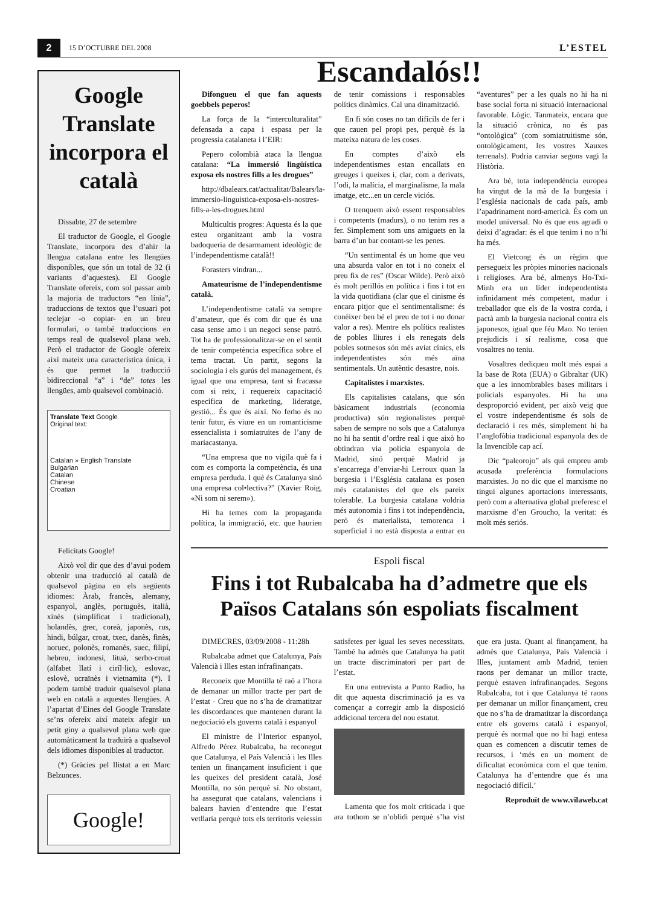2
15 D’OCTUBRE DEL 2008
L’ESTEL
Google Translate incorpora el català
Dissabte, 27 de setembre
El traductor de Google, el Google Translate, incorpora des d’ahir la llengua catalana entre les llengües disponibles, que són un total de 32 (i variants d’aquestes). El Google Translate ofereix, com sol passar amb la majoria de traductors “en línia”, traduccions de textos que l’usuari pot teclejar -o copiar- en un breu formulari, o també traduccions en temps real de qualsevol plana web. Però el traductor de Google ofereix així mateix una característica única, i és que permet la traducció bidireccional “a” i “de” totes les llengües, amb qualsevol combinació.
Translate Text Google
Original text:
Catalan » English Translate
Bulgarian
Catalan
Chinese
Croatian
Felicitats Google!
Això vol dir que des d’avui podem obtenir una traducció al català de qualsevol pàgina en els següents idiomes: Àrab, francès, alemany, espanyol, anglès, portuguès, italià, xinès (simplificat i tradicional), holandès, grec, coreà, japonès, rus, hindi, búlgar, croat, txec, danès, finès, noruec, polonès, romanès, suec, filipí, hebreu, indonesi, lituà, serbo-croat (alfabet llatí i ciríl·lic), eslovac, eslovè, ucraïnès i vietnamita (*). I podem també traduir qualsevol plana web en català a aquestes llengües. A l’apartat d’Eines del Google Translate se’ns ofereix així mateix afegir un petit giny a qualsevol plana web que automàticament la traduirà a qualsevol dels idiomes disponibles al traductor.
(*) Gràcies pel llistat a en Marc Belzunces.
Google!
Escandalós!!
Difongueu el que fan aquests goebbels peperos!
La força de la “interculturalitat” defensada a capa i espasa per la progressia catalaneta i l’EIR:
Pepero colombià ataca la llengua catalana: “La immersió lingüística exposa els nostres fills a les drogues”
http://dbalears.cat/actualitat/Balears/la-immersio-linguistica-exposa-els-nostres-fills-a-les-drogues.html
Multicultis progres: Aquesta és la que esteu organitzant amb la vostra badoqueria de desarmament ideològic de l’independentisme català!!
Forasters vindran...
Amateurisme de l’independentisme català.
L’independentisme català va sempre d’amateur, que és com dir que és una casa sense amo i un negoci sense patró. Tot ha de professionalitzar-se en el sentit de tenir competència específica sobre el tema tractat. Un partit, segons la sociologia i els gurús del management, és igual que una empresa, tant si fracassa com si reïx, i requereix capacitació específica de marketing, lideratge, gestió... És que és així. No ferho és no tenir futur, és viure en un romanticisme essencialista i somiatruites de l’any de mariacastanya.
“Una empresa que no vigila què fa i com es comporta la competència, és una empresa perduda. I què és Catalunya sinó una empresa col•lectiva?” (Xavier Roig, «Ni som ni serem»).
Hi ha temes com la propaganda política, la immigració, etc. que haurien de tenir comissions i responsables polítics dinàmics. Cal una dinamització.
En fi són coses no tan difícils de fer i que cauen pel propi pes, perquè és la mateixa natura de les coses.
En comptes d’això els independentismes estan encallats en greuges i queixes i, clar, com a derivats, l’odi, la malícia, el marginalisme, la mala imatge, etc...en un cercle viciós.
O trenquem això essent responsables i competents (madurs), o no tenim res a fer. Simplement som uns amiguets en la barra d’un bar contant-se les penes.
“Un sentimental és un home que veu una absurda valor en tot i no coneix el preu fix de res” (Oscar Wilde). Però això és molt perillós en política i fins i tot en la vida quotidiana (clar que el cinisme és encara pitjor que el sentimentalisme: és conèixer ben bé el preu de tot i no donar valor a res). Mentre els polítics realistes de pobles lliures i els renegats dels pobles sotmesos són més aviat cínics, els independentistes són més aïna sentimentals. Un autèntic desastre, nois.
Capitalistes i marxistes.
Els capitalistes catalans, que són bàsicament industrials (economia productiva) són regionalistes perquè saben de sempre no sols que a Catalunya no hi ha sentit d’ordre real i que això ho obtindran via policia espanyola de Madrid, sinó perquè Madrid ja s’encarrega d’enviar-hi Lerroux quan la burgesia i l’Església catalana es posen més catalanistes del que els pareix tolerable. La burgesia catalana voldria més autonomia i fins i tot independència, però és materialista, temorenca i superficial i no està disposta a entrar en “aventures” per a les quals no hi ha ni base social forta ni situació internacional favorable. Lògic. Tanmateix, encara que la situació crònica, no és pas “ontològica” (com somiatruitisme són, ontològicament, les vostres Xauxes terrenals). Podria canviar segons vagi la Història.
Ara bé, tota independència europea ha vingut de la mà de la burgesia i l’església nacionals de cada país, amb l’apadrinament nord-americà. És com un model universal. No és que ens agradi o deixi d’agradar: és el que tenim i no n’hi ha més.
El Vietcong és un règim que persegueix les pròpies minories nacionals i religioses. Ara bé, almenys Ho-Txi-Minh era un líder independentista infinidament més competent, madur i treballador que els de la vostra corda, i pactà amb la burgesia nacional contra els japonesos, igual que féu Mao. No tenien prejudicis i sí realisme, cosa que vosaltres no teniu.
Vosaltres dediqueu molt més espai a la base de Rota (EUA) o Gibraltar (UK) que a les innombrables bases militars i policials espanyoles. Hi ha una desproporció evident, per això veig que el vostre independentisme és sols de declaració i res més, simplement hi ha l’anglofòbia tradicional espanyola des de la Invencible cap ací.
Dic “paleorojo” als qui empreu amb acusada preferència formulacions marxistes. Jo no dic que el marxisme no tingui algunes aportacions interessants, però com a alternativa global preferesc el marxisme d’en Groucho, la veritat: és molt més seriós.
Espoli fiscal
Fins i tot Rubalcaba ha d’admetre que els Països Catalans són espoliats fiscalment
DIMECRES, 03/09/2008 - 11:28h
Rubalcaba admet que Catalunya, País Valencià i Illes estan infrafinançats.
Reconeix que Montilla té raó a l’hora de demanar un millor tracte per part de l’estat · Creu que no s’ha de dramatitzar les discordances que mantenen durant la negociació els governs català i espanyol
El ministre de l’Interior espanyol, Alfredo Pérez Rubalcaba, ha reconegut que Catalunya, el País Valencià i les Illes tenien un finançament insuficient i que les queixes del president català, José Montilla, no són perquè sí. No obstant, ha assegurat que catalans, valencians i balears havien d’entendre que l’estat vetllaria perquè tots els territoris veiessin satisfetes per igual les seves necessitats. També ha admès que Catalunya ha patit un tracte discriminatori per part de l’estat.
En una entrevista a Punto Radio, ha dit que aquesta discriminació ja es va començar a corregir amb la disposició addicional tercera del nou estatut.
Lamenta que fos molt criticada i que ara tothom se n’oblidi perquè s’ha vist que era justa. Quant al finançament, ha admès que Catalunya, País Valencià i Illes, juntament amb Madrid, tenien raons per demanar un millor tracte, perquè estaven infrafinançades. Segons Rubalcaba, tot i que Catalunya té raons per demanar un millor finançament, creu que no s’ha de dramatitzar la discordança entre els governs català i espanyol, perquè és normal que no hi hagi entesa quan es comencen a discutir temes de recursos, i ‘més en un moment de dificultat econòmica com el que tenim. Catalunya ha d’entendre que és una negociació difícil.’
Reproduït de www.vilaweb.cat